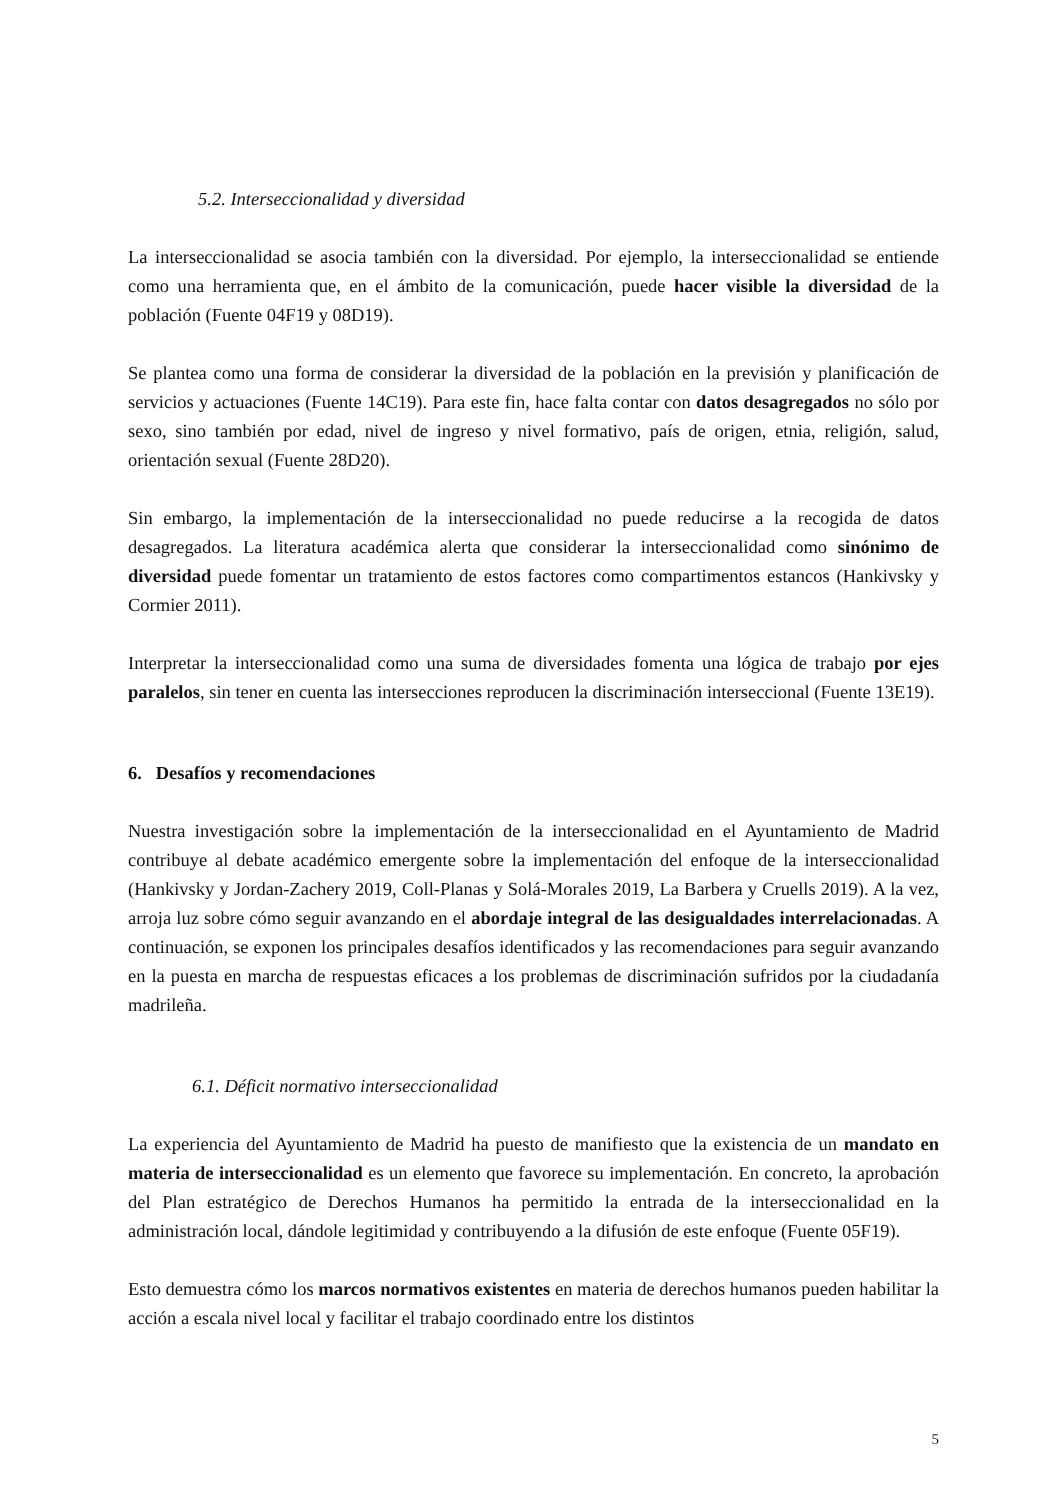5.2. Interseccionalidad y diversidad
La interseccionalidad se asocia también con la diversidad. Por ejemplo, la interseccionalidad se entiende como una herramienta que, en el ámbito de la comunicación, puede hacer visible la diversidad de la población (Fuente 04F19 y 08D19).
Se plantea como una forma de considerar la diversidad de la población en la previsión y planificación de servicios y actuaciones (Fuente 14C19). Para este fin, hace falta contar con datos desagregados no sólo por sexo, sino también por edad, nivel de ingreso y nivel formativo, país de origen, etnia, religión, salud, orientación sexual (Fuente 28D20).
Sin embargo, la implementación de la interseccionalidad no puede reducirse a la recogida de datos desagregados. La literatura académica alerta que considerar la interseccionalidad como sinónimo de diversidad puede fomentar un tratamiento de estos factores como compartimentos estancos (Hankivsky y Cormier 2011).
Interpretar la interseccionalidad como una suma de diversidades fomenta una lógica de trabajo por ejes paralelos, sin tener en cuenta las intersecciones reproducen la discriminación interseccional (Fuente 13E19).
6. Desafíos y recomendaciones
Nuestra investigación sobre la implementación de la interseccionalidad en el Ayuntamiento de Madrid contribuye al debate académico emergente sobre la implementación del enfoque de la interseccionalidad (Hankivsky y Jordan-Zachery 2019, Coll-Planas y Solá-Morales 2019, La Barbera y Cruells 2019). A la vez, arroja luz sobre cómo seguir avanzando en el abordaje integral de las desigualdades interrelacionadas. A continuación, se exponen los principales desafíos identificados y las recomendaciones para seguir avanzando en la puesta en marcha de respuestas eficaces a los problemas de discriminación sufridos por la ciudadanía madrileña.
6.1. Déficit normativo interseccionalidad
La experiencia del Ayuntamiento de Madrid ha puesto de manifiesto que la existencia de un mandato en materia de interseccionalidad es un elemento que favorece su implementación. En concreto, la aprobación del Plan estratégico de Derechos Humanos ha permitido la entrada de la interseccionalidad en la administración local, dándole legitimidad y contribuyendo a la difusión de este enfoque (Fuente 05F19).
Esto demuestra cómo los marcos normativos existentes en materia de derechos humanos pueden habilitar la acción a escala nivel local y facilitar el trabajo coordinado entre los distintos
5